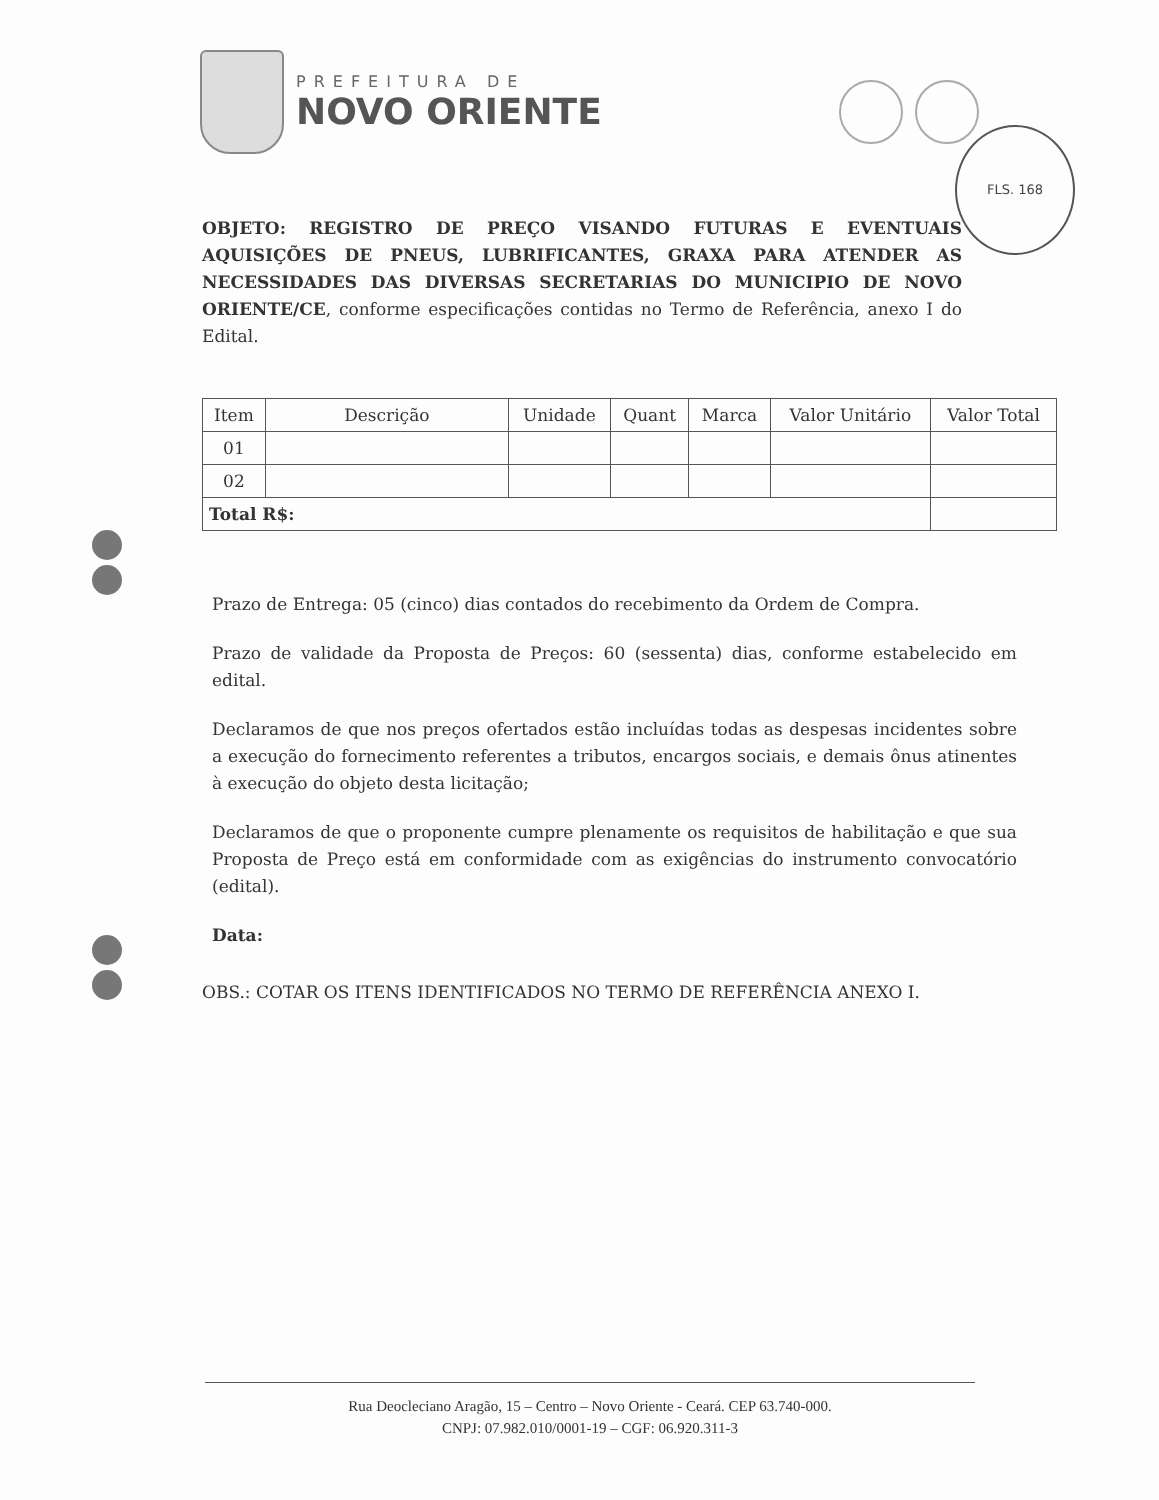PREFEITURA DE
NOVO ORIENTE
FLS. 168
OBJETO: REGISTRO DE PREÇO VISANDO FUTURAS E EVENTUAIS AQUISIÇÕES DE PNEUS, LUBRIFICANTES, GRAXA PARA ATENDER AS NECESSIDADES DAS DIVERSAS SECRETARIAS DO MUNICIPIO DE NOVO ORIENTE/CE, conforme especificações contidas no Termo de Referência, anexo I do Edital.
| Item | Descrição | Unidade | Quant | Marca | Valor Unitário | Valor Total |
| --- | --- | --- | --- | --- | --- | --- |
| 01 | | | | | | |
| 02 | | | | | | |
| Total R$: | | | | | | |
Prazo de Entrega: 05 (cinco) dias contados do recebimento da Ordem de Compra.
Prazo de validade da Proposta de Preços: 60 (sessenta) dias, conforme estabelecido em edital.
Declaramos de que nos preços ofertados estão incluídas todas as despesas incidentes sobre a execução do fornecimento referentes a tributos, encargos sociais, e demais ônus atinentes à execução do objeto desta licitação;
Declaramos de que o proponente cumpre plenamente os requisitos de habilitação e que sua Proposta de Preço está em conformidade com as exigências do instrumento convocatório (edital).
Data:
OBS.: COTAR OS ITENS IDENTIFICADOS NO TERMO DE REFERÊNCIA ANEXO I.
Rua Deocleciano Aragão, 15 – Centro – Novo Oriente - Ceará. CEP 63.740-000.
CNPJ: 07.982.010/0001-19 – CGF: 06.920.311-3